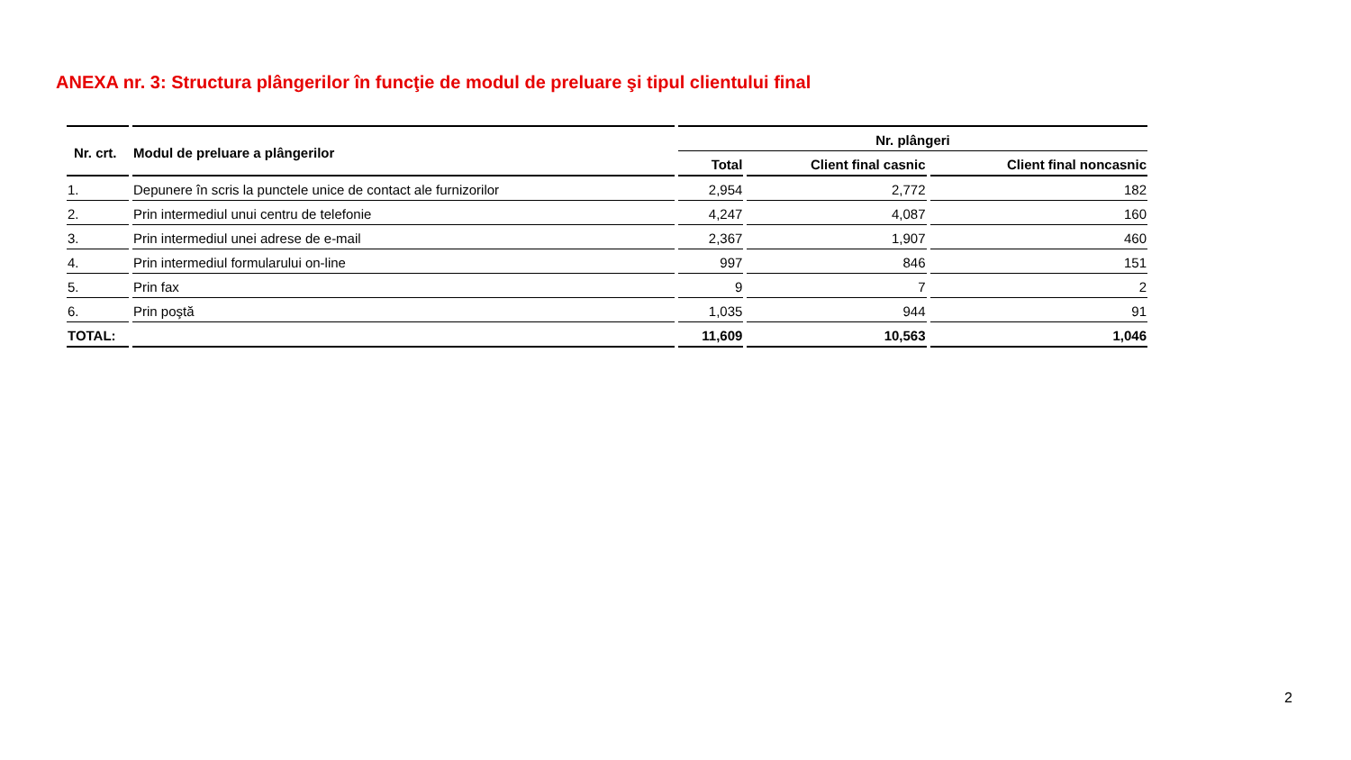ANEXA nr. 3: Structura plângerilor în funcţie de modul de preluare şi tipul clientului final
| Nr. crt. | Modul de preluare a plângerilor | Nr. plângeri | | |
| --- | --- | --- | --- | --- |
| | | Total | Client final casnic | Client final noncasnic |
| 1. | Depunere în scris la punctele unice de contact ale furnizorilor | 2,954 | 2,772 | 182 |
| 2. | Prin intermediul unui centru de telefonie | 4,247 | 4,087 | 160 |
| 3. | Prin intermediul unei adrese de e-mail | 2,367 | 1,907 | 460 |
| 4. | Prin intermediul formularului on-line | 997 | 846 | 151 |
| 5. | Prin fax | 9 | 7 | 2 |
| 6. | Prin poştă | 1,035 | 944 | 91 |
| TOTAL: | | 11,609 | 10,563 | 1,046 |
2